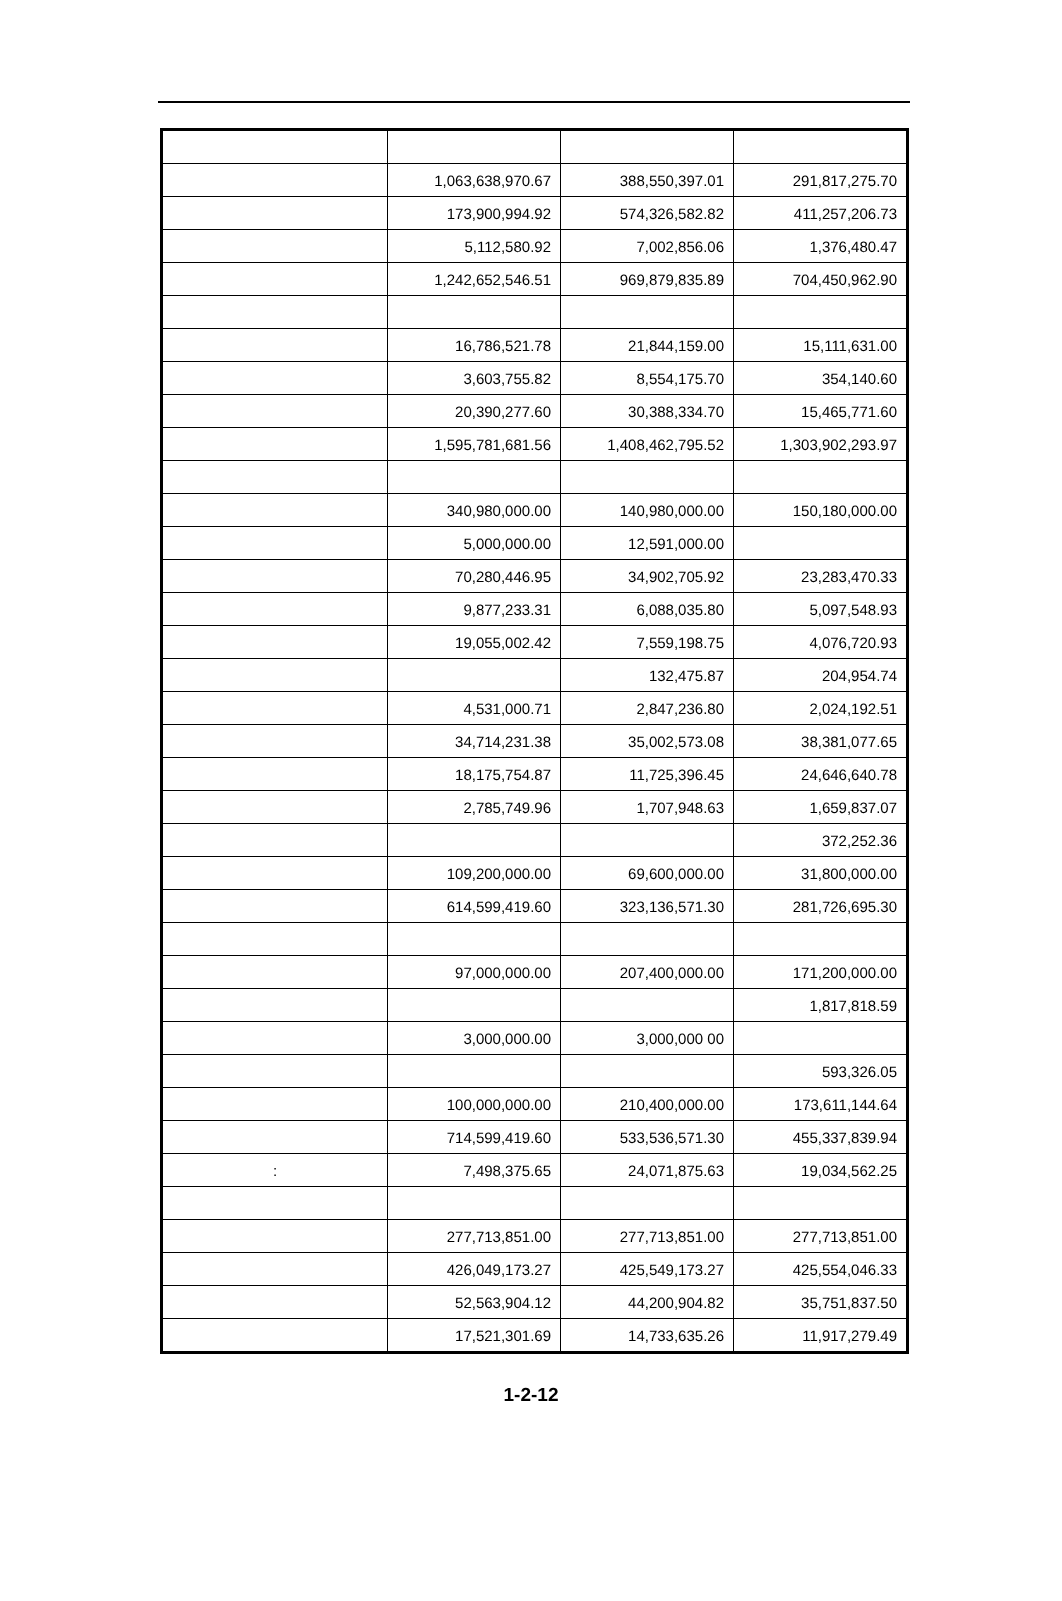| | 1,063,638,970.67 | 388,550,397.01 | 291,817,275.70 |
| | 173,900,994.92 | 574,326,582.82 | 411,257,206.73 |
| | 5,112,580.92 | 7,002,856.06 | 1,376,480.47 |
| | 1,242,652,546.51 | 969,879,835.89 | 704,450,962.90 |
| | 16,786,521.78 | 21,844,159.00 | 15,111,631.00 |
| | 3,603,755.82 | 8,554,175.70 | 354,140.60 |
| | 20,390,277.60 | 30,388,334.70 | 15,465,771.60 |
| | 1,595,781,681.56 | 1,408,462,795.52 | 1,303,902,293.97 |
| | 340,980,000.00 | 140,980,000.00 | 150,180,000.00 |
| | 5,000,000.00 | 12,591,000.00 | |
| | 70,280,446.95 | 34,902,705.92 | 23,283,470.33 |
| | 9,877,233.31 | 6,088,035.80 | 5,097,548.93 |
| | 19,055,002.42 | 7,559,198.75 | 4,076,720.93 |
| | | 132,475.87 | 204,954.74 |
| | 4,531,000.71 | 2,847,236.80 | 2,024,192.51 |
| | 34,714,231.38 | 35,002,573.08 | 38,381,077.65 |
| | 18,175,754.87 | 11,725,396.45 | 24,646,640.78 |
| | 2,785,749.96 | 1,707,948.63 | 1,659,837.07 |
| | | | 372,252.36 |
| | 109,200,000.00 | 69,600,000.00 | 31,800,000.00 |
| | 614,599,419.60 | 323,136,571.30 | 281,726,695.30 |
| | 97,000,000.00 | 207,400,000.00 | 171,200,000.00 |
| | | | 1,817,818.59 |
| | 3,000,000.00 | 3,000,000 00 | |
| | | | 593,326.05 |
| | 100,000,000.00 | 210,400,000.00 | 173,611,144.64 |
| | 714,599,419.60 | 533,536,571.30 | 455,337,839.94 |
| : | 7,498,375.65 | 24,071,875.63 | 19,034,562.25 |
| | 277,713,851.00 | 277,713,851.00 | 277,713,851.00 |
| | 426,049,173.27 | 425,549,173.27 | 425,554,046.33 |
| | 52,563,904.12 | 44,200,904.82 | 35,751,837.50 |
| | 17,521,301.69 | 14,733,635.26 | 11,917,279.49 |
1-2-12